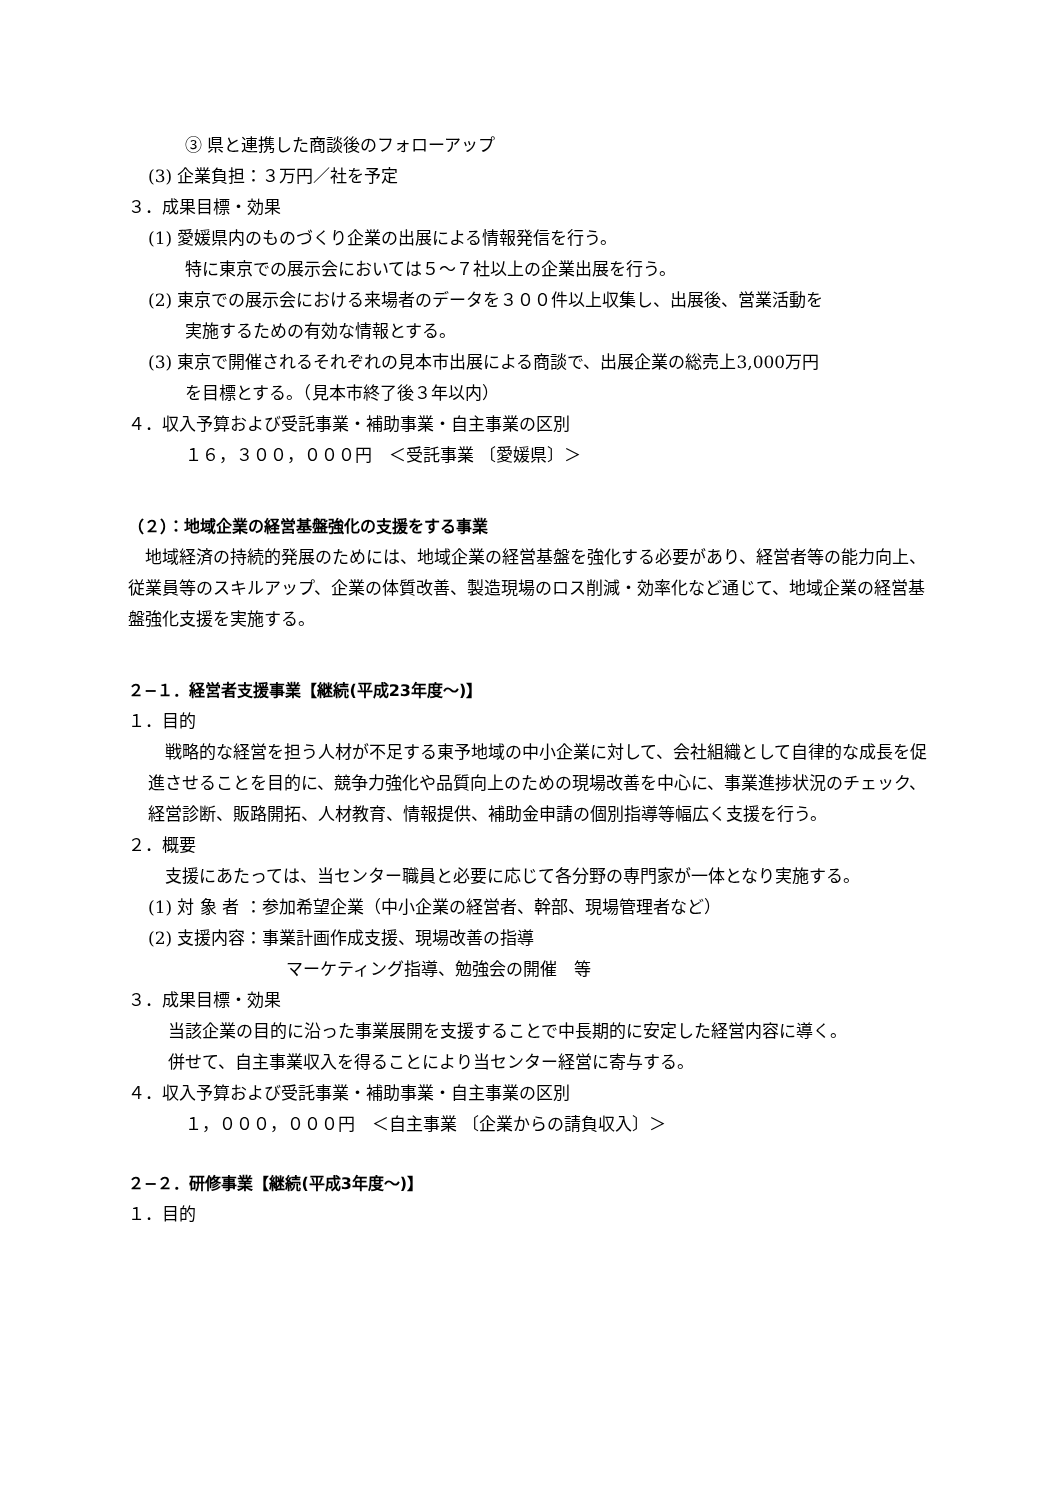③ 県と連携した商談後のフォローアップ
(3) 企業負担：３万円／社を予定
３．成果目標・効果
(1) 愛媛県内のものづくり企業の出展による情報発信を行う。
特に東京での展示会においては５～７社以上の企業出展を行う。
(2) 東京での展示会における来場者のデータを３００件以上収集し、出展後、営業活動を
実施するための有効な情報とする。
(3) 東京で開催されるそれぞれの見本市出展による商談で、出展企業の総売上3,000万円
を目標とする。（見本市終了後３年以内）
４．収入予算および受託事業・補助事業・自主事業の区別
１６，３００，０００円　＜受託事業 〔愛媛県〕＞
（２）：地域企業の経営基盤強化の支援をする事業
　地域経済の持続的発展のためには、地域企業の経営基盤を強化する必要があり、経営者等の能力向上、従業員等のスキルアップ、企業の体質改善、製造現場のロス削減・効率化など通じて、地域企業の経営基盤強化支援を実施する。
２−１．経営者支援事業【継続(平成23年度～)】
１．目的
　戦略的な経営を担う人材が不足する東予地域の中小企業に対して、会社組織として自律的な成長を促進させることを目的に、競争力強化や品質向上のための現場改善を中心に、事業進捗状況のチェック、経営診断、販路開拓、人材教育、情報提供、補助金申請の個別指導等幅広く支援を行う。
２．概要
　支援にあたっては、当センター職員と必要に応じて各分野の専門家が一体となり実施する。
(1) 対 象 者 ：参加希望企業（中小企業の経営者、幹部、現場管理者など）
(2) 支援内容：事業計画作成支援、現場改善の指導
マーケティング指導、勉強会の開催　等
３．成果目標・効果
当該企業の目的に沿った事業展開を支援することで中長期的に安定した経営内容に導く。
併せて、自主事業収入を得ることにより当センター経営に寄与する。
４．収入予算および受託事業・補助事業・自主事業の区別
１，０００，０００円　＜自主事業 〔企業からの請負収入〕＞
２−２．研修事業【継続(平成3年度～)】
１．目的